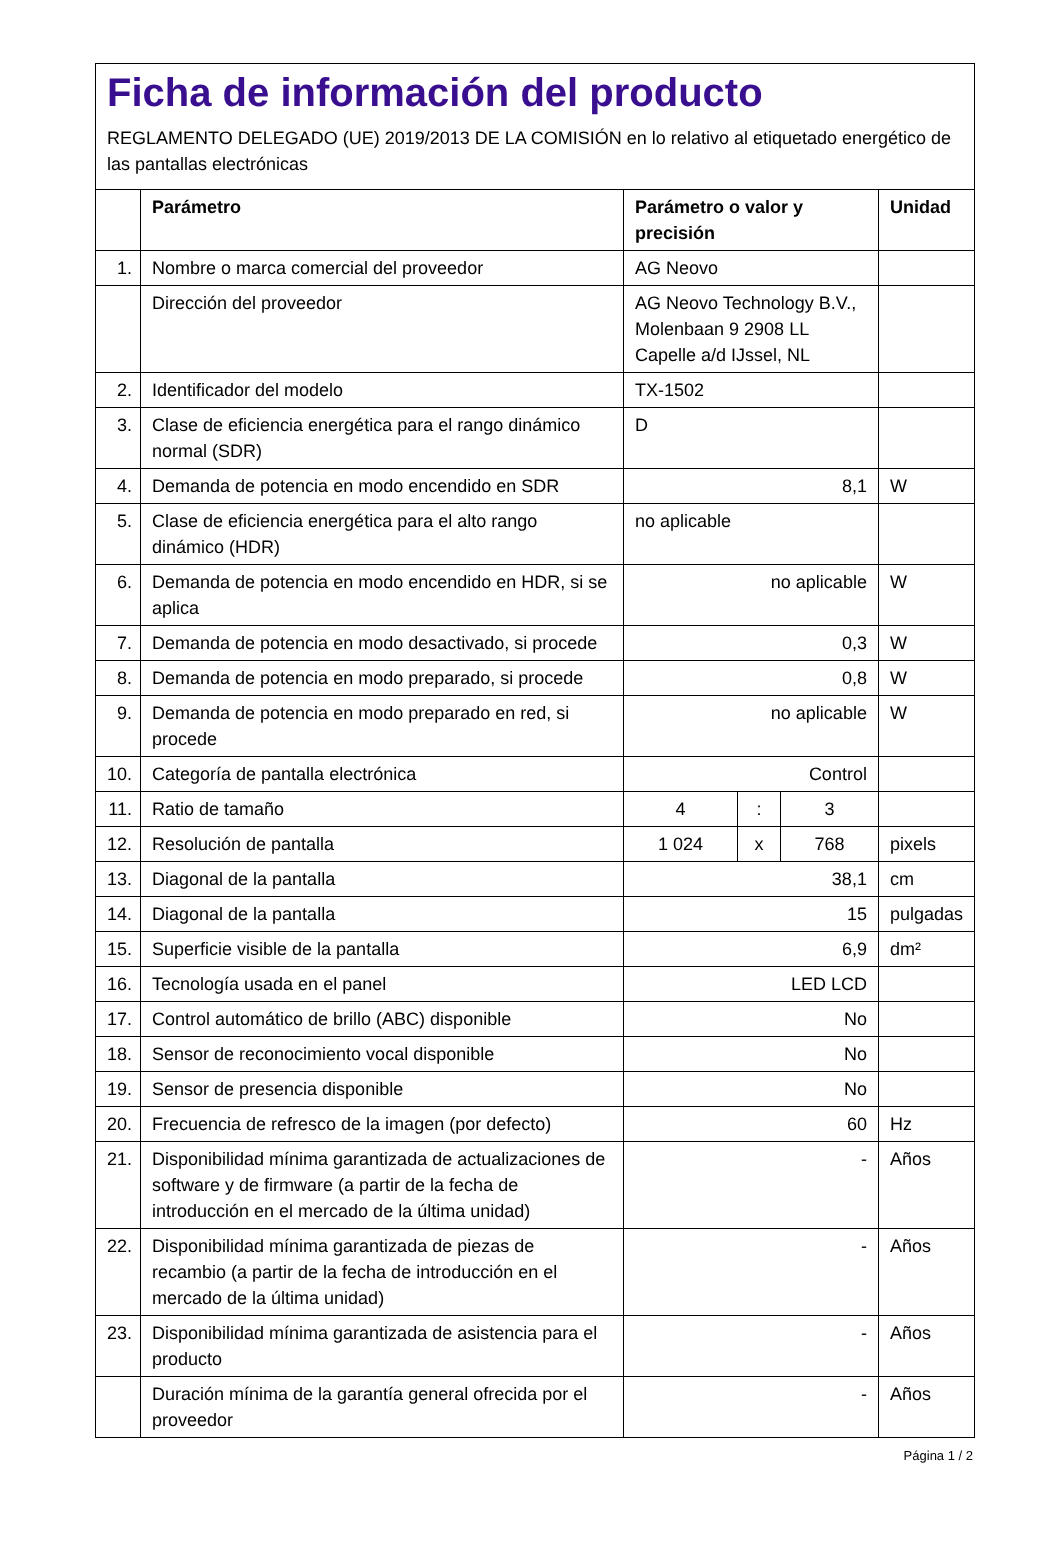Ficha de información del producto
REGLAMENTO DELEGADO (UE) 2019/2013 DE LA COMISIÓN en lo relativo al etiquetado energético de las pantallas electrónicas
| | Parámetro | Parámetro o valor y precisión | | | Unidad |
| --- | --- | --- | --- | --- | --- |
| 1. | Nombre o marca comercial del proveedor | AG Neovo | | | |
| | Dirección del proveedor | AG Neovo Technology B.V., Molenbaan 9 2908 LL Capelle a/d IJssel, NL | | | |
| 2. | Identificador del modelo | TX-1502 | | | |
| 3. | Clase de eficiencia energética para el rango dinámico normal (SDR) | D | | | |
| 4. | Demanda de potencia en modo encendido en SDR | 8,1 | | | W |
| 5. | Clase de eficiencia energética para el alto rango dinámico (HDR) | no aplicable | | | |
| 6. | Demanda de potencia en modo encendido en HDR, si se aplica | no aplicable | | | W |
| 7. | Demanda de potencia en modo desactivado, si procede | 0,3 | | | W |
| 8. | Demanda de potencia en modo preparado, si procede | 0,8 | | | W |
| 9. | Demanda de potencia en modo preparado en red, si procede | no aplicable | | | W |
| 10. | Categoría de pantalla electrónica | Control | | | |
| 11. | Ratio de tamaño | 4 | : | 3 | |
| 12. | Resolución de pantalla | 1 024 | x | 768 | pixels |
| 13. | Diagonal de la pantalla | 38,1 | | | cm |
| 14. | Diagonal de la pantalla | 15 | | | pulgadas |
| 15. | Superficie visible de la pantalla | 6,9 | | | dm² |
| 16. | Tecnología usada en el panel | LED LCD | | | |
| 17. | Control automático de brillo (ABC) disponible | No | | | |
| 18. | Sensor de reconocimiento vocal disponible | No | | | |
| 19. | Sensor de presencia disponible | No | | | |
| 20. | Frecuencia de refresco de la imagen (por defecto) | 60 | | | Hz |
| 21. | Disponibilidad mínima garantizada de actualizaciones de software y de firmware (a partir de la fecha de introducción en el mercado de la última unidad) | - | | | Años |
| 22. | Disponibilidad mínima garantizada de piezas de recambio (a partir de la fecha de introducción en el mercado de la última unidad) | - | | | Años |
| 23. | Disponibilidad mínima garantizada de asistencia para el producto | - | | | Años |
| | Duración mínima de la garantía general ofrecida por el proveedor | - | | | Años |
Página 1 / 2